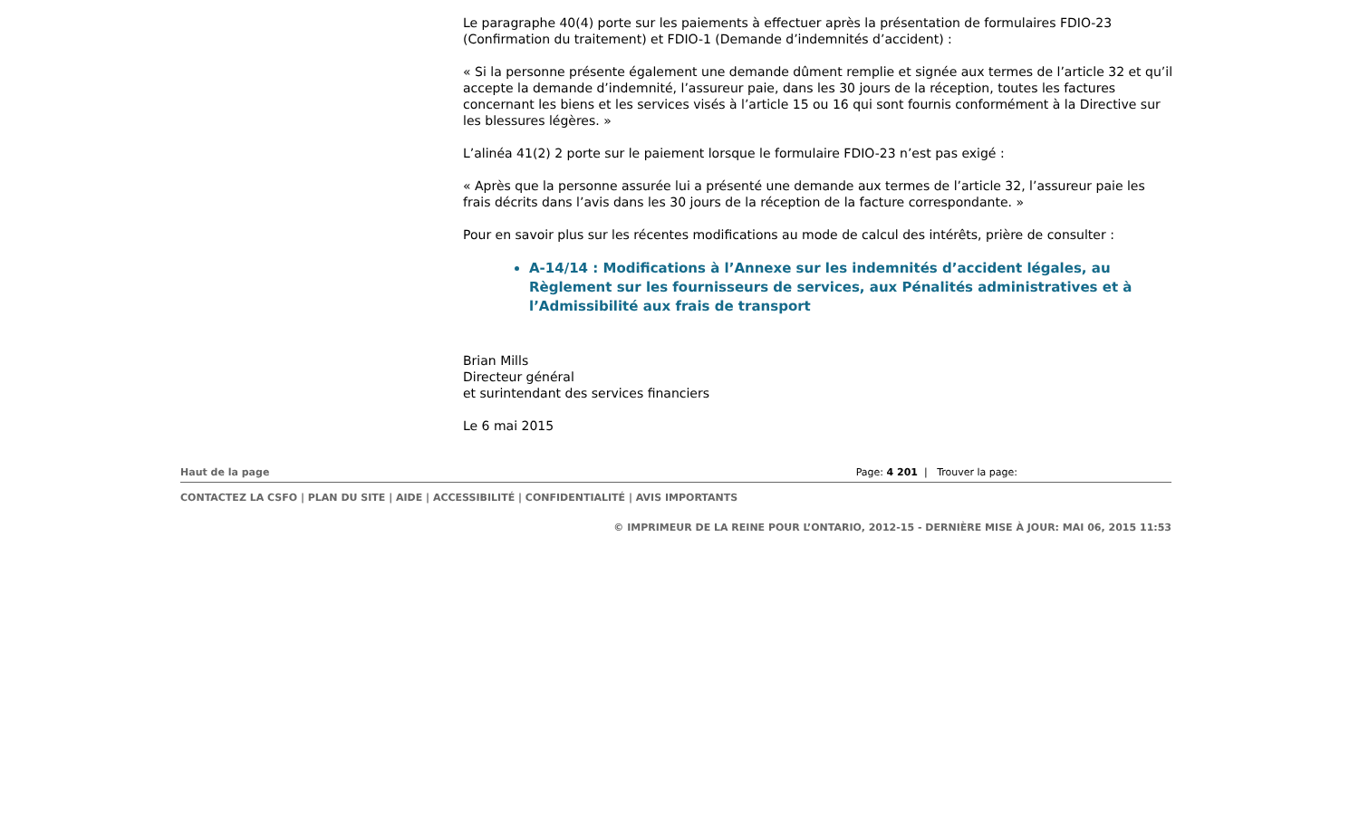Le paragraphe 40(4) porte sur les paiements à effectuer après la présentation de formulaires FDIO-23 (Confirmation du traitement) et FDIO-1 (Demande d’indemnités d’accident) :
« Si la personne présente également une demande dûment remplie et signée aux termes de l’article 32 et qu’il accepte la demande d’indemnité, l’assureur paie, dans les 30 jours de la réception, toutes les factures concernant les biens et les services visés à l’article 15 ou 16 qui sont fournis conformément à la Directive sur les blessures légères. »
L’alinéa 41(2) 2 porte sur le paiement lorsque le formulaire FDIO-23 n’est pas exigé :
« Après que la personne assurée lui a présenté une demande aux termes de l’article 32, l’assureur paie les frais décrits dans l’avis dans les 30 jours de la réception de la facture correspondante. »
Pour en savoir plus sur les récentes modifications au mode de calcul des intérêts, prière de consulter :
A-14/14 : Modifications à l’Annexe sur les indemnités d’accident légales, au Règlement sur les fournisseurs de services, aux Pénalités administratives et à l’Admissibilité aux frais de transport
Brian Mills
Directeur général
et surintendant des services financiers
Le 6 mai 2015
Haut de la page Page: 4 201 | Trouver la page:
CONTACTEZ LA CSFO | PLAN DU SITE | AIDE | ACCESSIBILITÉ | CONFIDENTIALITÉ | AVIS IMPORTANTS
© IMPRIMEUR DE LA REINE POUR L’ONTARIO, 2012-15 - DERNIÈRE MISE À JOUR: MAI 06, 2015 11:53